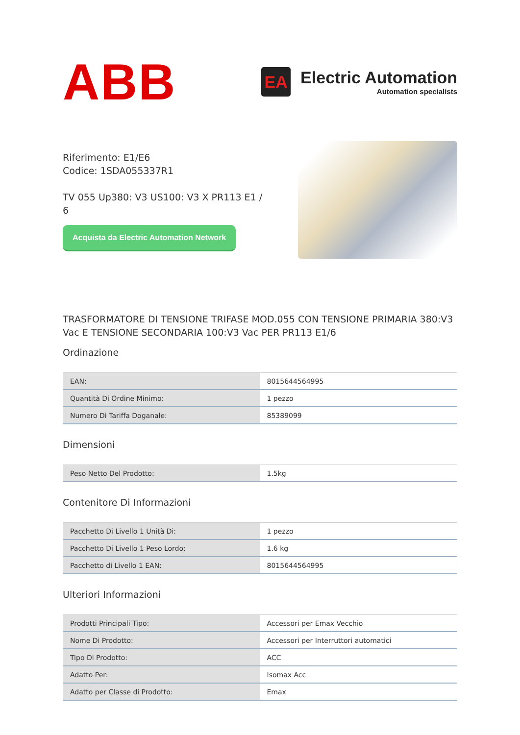ABB
EA
Electric Automation
Automation specialists
Riferimento: E1/E6
Codice: 1SDA055337R1
TV 055 Up380: V3 US100: V3 X PR113 E1 / 6
Acquista da Electric Automation Network
TRASFORMATORE DI TENSIONE TRIFASE MOD.055 CON TENSIONE PRIMARIA 380:V3 Vac E TENSIONE SECONDARIA 100:V3 Vac PER PR113 E1/6
Ordinazione
| EAN: | 8015644564995 |
| Quantità Di Ordine Minimo: | 1 pezzo |
| Numero Di Tariffa Doganale: | 85389099 |
Dimensioni
| Peso Netto Del Prodotto: | 1.5kg |
Contenitore Di Informazioni
| Pacchetto Di Livello 1 Unità Di: | 1 pezzo |
| Pacchetto Di Livello 1 Peso Lordo: | 1.6 kg |
| Pacchetto di Livello 1 EAN: | 8015644564995 |
Ulteriori Informazioni
| Prodotti Principali Tipo: | Accessori per Emax Vecchio |
| Nome Di Prodotto: | Accessori per Interruttori automatici |
| Tipo Di Prodotto: | ACC |
| Adatto Per: | Isomax Acc |
| Adatto per Classe di Prodotto: | Emax |